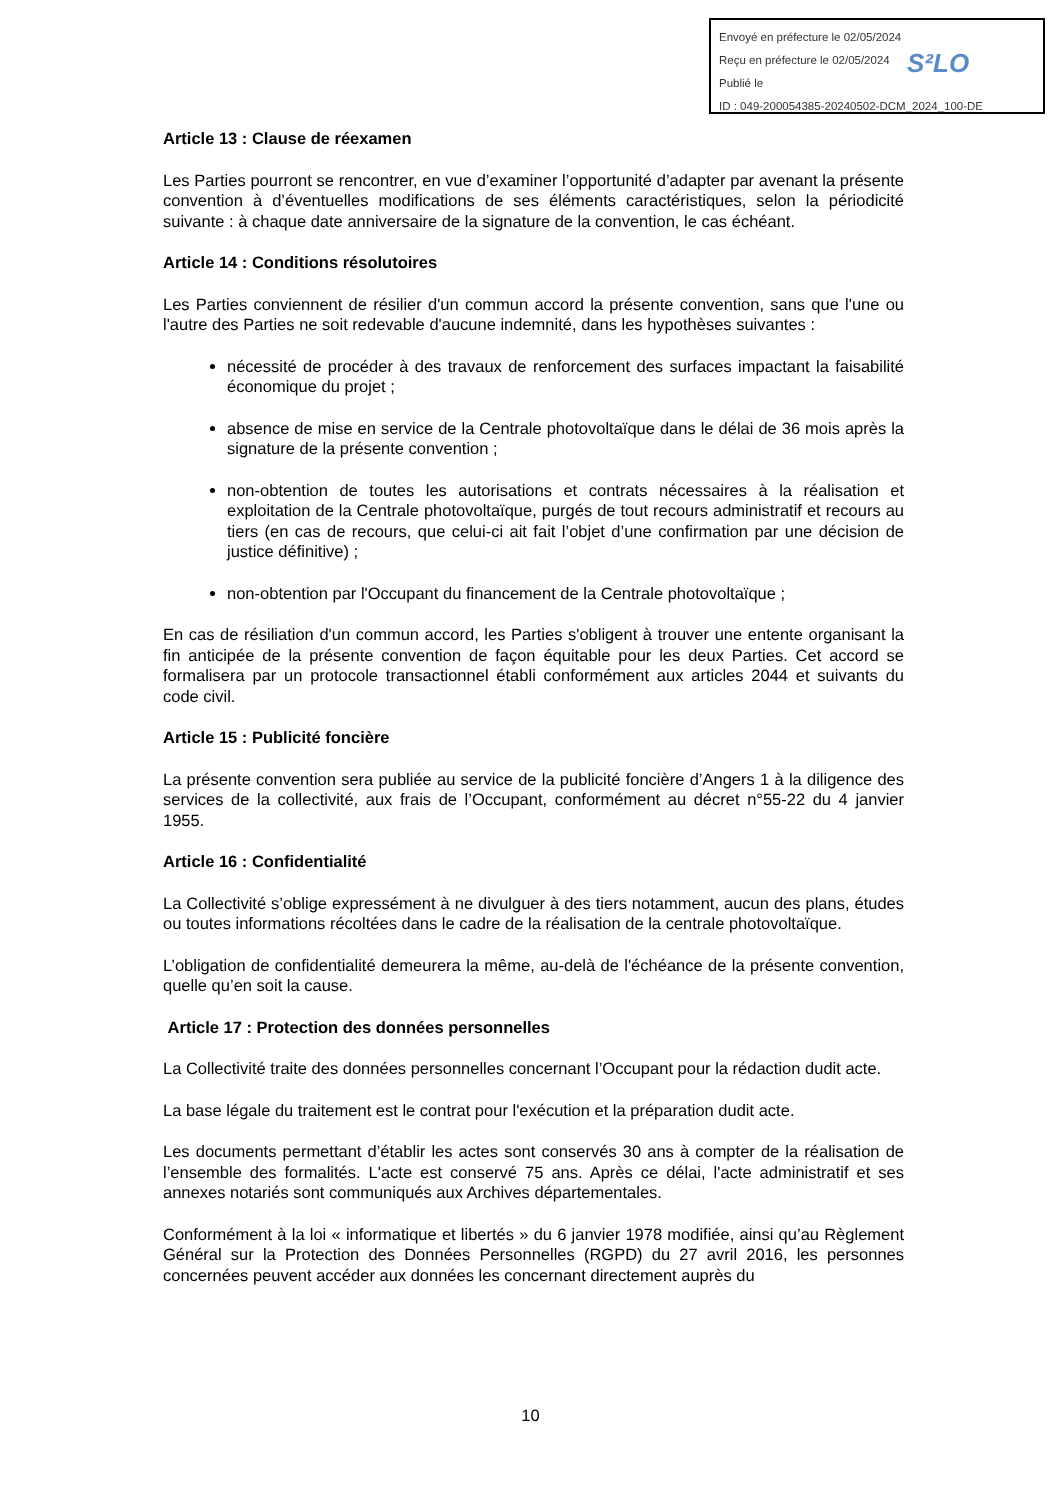Envoyé en préfecture le 02/05/2024
Reçu en préfecture le 02/05/2024
Publié le
ID : 049-200054385-20240502-DCM_2024_100-DE
S²LO
Article 13 : Clause de réexamen
Les Parties pourront se rencontrer, en vue d’examiner l’opportunité d’adapter par avenant la présente convention à d’éventuelles modifications de ses éléments caractéristiques, selon la périodicité suivante : à chaque date anniversaire de la signature de la convention, le cas échéant.
Article 14 : Conditions résolutoires
Les Parties conviennent de résilier d'un commun accord la présente convention, sans que l'une ou l'autre des Parties ne soit redevable d'aucune indemnité, dans les hypothèses suivantes :
nécessité de procéder à des travaux de renforcement des surfaces impactant la faisabilité économique du projet ;
absence de mise en service de la Centrale photovoltaïque dans le délai de 36 mois après la signature de la présente convention ;
non-obtention de toutes les autorisations et contrats nécessaires à la réalisation et exploitation de la Centrale photovoltaïque, purgés de tout recours administratif et recours au tiers (en cas de recours, que celui-ci ait fait l’objet d’une confirmation par une décision de justice définitive) ;
non-obtention par l'Occupant du financement de la Centrale photovoltaïque ;
En cas de résiliation d'un commun accord, les Parties s'obligent à trouver une entente organisant la fin anticipée de la présente convention de façon équitable pour les deux Parties. Cet accord se formalisera par un protocole transactionnel établi conformément aux articles 2044 et suivants du code civil.
Article 15 : Publicité foncière
La présente convention sera publiée au service de la publicité foncière d’Angers 1 à la diligence des services de la collectivité, aux frais de l’Occupant, conformément au décret n°55-22 du 4 janvier 1955.
Article 16 : Confidentialité
La Collectivité s’oblige expressément à ne divulguer à des tiers notamment, aucun des plans, études ou toutes informations récoltées dans le cadre de la réalisation de la centrale photovoltaïque.
L’obligation de confidentialité demeurera la même, au-delà de l'échéance de la présente convention, quelle qu’en soit la cause.
Article 17 : Protection des données personnelles
La Collectivité traite des données personnelles concernant l’Occupant pour la rédaction dudit acte.
La base légale du traitement est le contrat pour l'exécution et la préparation dudit acte.
Les documents permettant d’établir les actes sont conservés 30 ans à compter de la réalisation de l’ensemble des formalités. L'acte est conservé 75 ans. Après ce délai, l'acte administratif et ses annexes notariés sont communiqués aux Archives départementales.
Conformément à la loi « informatique et libertés » du 6 janvier 1978 modifiée, ainsi qu’au Règlement Général sur la Protection des Données Personnelles (RGPD) du 27 avril 2016, les personnes concernées peuvent accéder aux données les concernant directement auprès du
10